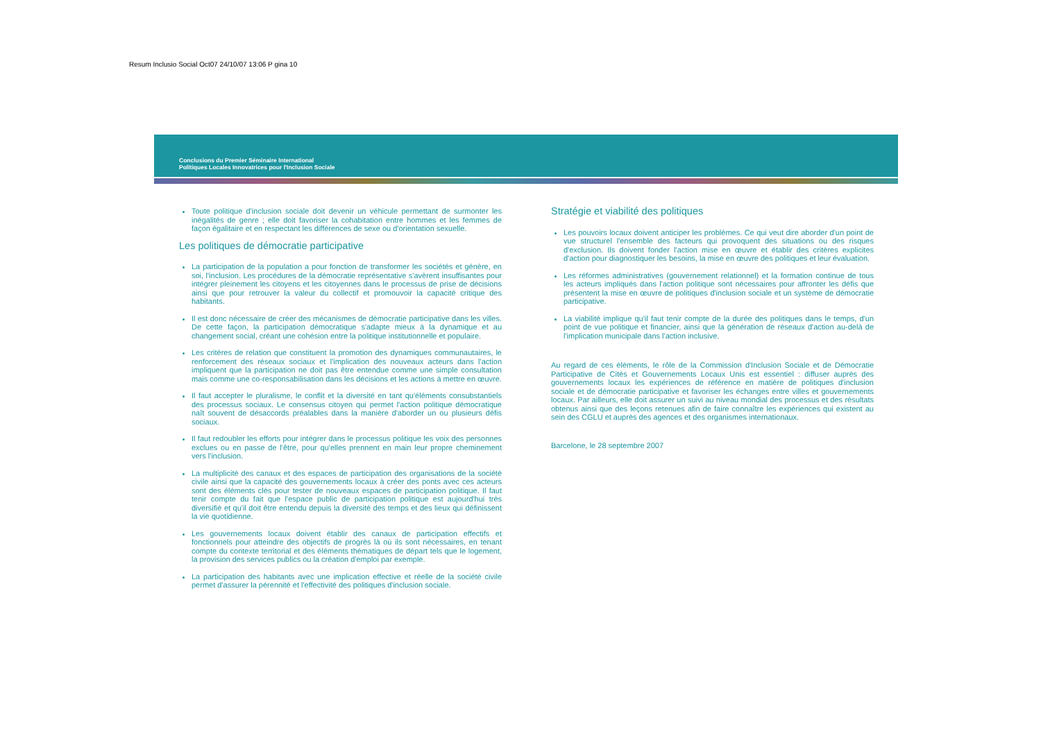Resum Inclusio Social Oct07 24/10/07 13:06 P gina 10
Conclusions du Premier Séminaire International
Politiques Locales Innovatrices pour l'Inclusion Sociale
Toute politique d'inclusion sociale doit devenir un véhicule permettant de surmonter les inégalités de genre ; elle doit favoriser la cohabitation entre hommes et les femmes de façon égalitaire et en respectant les différences de sexe ou d'orientation sexuelle.
Les politiques de démocratie participative
La participation de la population a pour fonction de transformer les sociétés et génère, en soi, l'inclusion. Les procédures de la démocratie représentative s'avèrent insuffisantes pour intégrer pleinement les citoyens et les citoyennes dans le processus de prise de décisions ainsi que pour retrouver la valeur du collectif et promouvoir la capacité critique des habitants.
Il est donc nécessaire de créer des mécanismes de démocratie participative dans les villes. De cette façon, la participation démocratique s'adapte mieux à la dynamique et au changement social, créant une cohésion entre la politique institutionnelle et populaire.
Les critères de relation que constituent la promotion des dynamiques communautaires, le renforcement des réseaux sociaux et l'implication des nouveaux acteurs dans l'action impliquent que la participation ne doit pas être entendue comme une simple consultation mais comme une co-responsabilisation dans les décisions et les actions à mettre en œuvre.
Il faut accepter le pluralisme, le conflit et la diversité en tant qu'éléments consubstantiels des processus sociaux. Le consensus citoyen qui permet l'action politique démocratique naît souvent de désaccords préalables dans la manière d'aborder un ou plusieurs défis sociaux.
Il faut redoubler les efforts pour intégrer dans le processus politique les voix des personnes exclues ou en passe de l'être, pour qu'elles prennent en main leur propre cheminement vers l'inclusion.
La multiplicité des canaux et des espaces de participation des organisations de la société civile ainsi que la capacité des gouvernements locaux à créer des ponts avec ces acteurs sont des éléments clés pour tester de nouveaux espaces de participation politique. Il faut tenir compte du fait que l'espace public de participation politique est aujourd'hui très diversifié et qu'il doit être entendu depuis la diversité des temps et des lieux qui définissent la vie quotidienne.
Les gouvernements locaux doivent établir des canaux de participation effectifs et fonctionnels pour atteindre des objectifs de progrès là où ils sont nécessaires, en tenant compte du contexte territorial et des éléments thématiques de départ tels que le logement, la provision des services publics ou la création d'emploi par exemple.
La participation des habitants avec une implication effective et réelle de la société civile permet d'assurer la pérennité et l'effectivité des politiques d'inclusion sociale.
Stratégie et viabilité des politiques
Les pouvoirs locaux doivent anticiper les problèmes. Ce qui veut dire aborder d'un point de vue structurel l'ensemble des facteurs qui provoquent des situations ou des risques d'exclusion. Ils doivent fonder l'action mise en œuvre et établir des critères explicites d'action pour diagnostiquer les besoins, la mise en œuvre des politiques et leur évaluation.
Les réformes administratives (gouvernement relationnel) et la formation continue de tous les acteurs impliqués dans l'action politique sont nécessaires pour affronter les défis que présentent la mise en œuvre de politiques d'inclusion sociale et un système de démocratie participative.
La viabilité implique qu'il faut tenir compte de la durée des politiques dans le temps, d'un point de vue politique et financier, ainsi que la génération de réseaux d'action au-delà de l'implication municipale dans l'action inclusive.
Au regard de ces éléments, le rôle de la Commission d'Inclusion Sociale et de Démocratie Participative de Cités et Gouvernements Locaux Unis est essentiel : diffuser auprès des gouvernements locaux les expériences de référence en matière de politiques d'inclusion sociale et de démocratie participative et favoriser les échanges entre villes et gouvernements locaux. Par ailleurs, elle doit assurer un suivi au niveau mondial des processus et des résultats obtenus ainsi que des leçons retenues afin de faire connaître les expériences qui existent au sein des CGLU et auprès des agences et des organismes internationaux.
Barcelone, le 28 septembre 2007